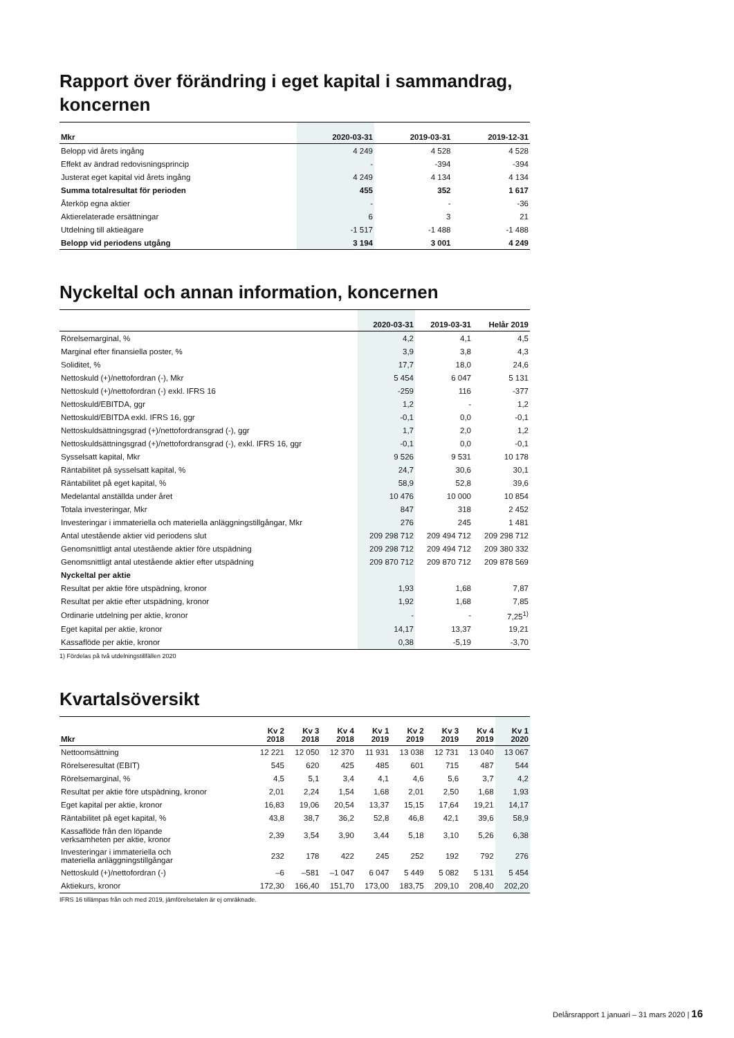Rapport över förändring i eget kapital i sammandrag, koncernen
| Mkr | 2020-03-31 | 2019-03-31 | 2019-12-31 |
| --- | --- | --- | --- |
| Belopp vid årets ingång | 4 249 | 4 528 | 4 528 |
| Effekt av ändrad redovisningsprincip | - | -394 | -394 |
| Justerat eget kapital vid årets ingång | 4 249 | 4 134 | 4 134 |
| Summa totalresultat för perioden | 455 | 352 | 1 617 |
| Återköp egna aktier | - | - | -36 |
| Aktierelaterade ersättningar | 6 | 3 | 21 |
| Utdelning till aktieägare | -1 517 | -1 488 | -1 488 |
| Belopp vid periodens utgång | 3 194 | 3 001 | 4 249 |
Nyckeltal och annan information, koncernen
| | 2020-03-31 | 2019-03-31 | Helår 2019 |
| --- | --- | --- | --- |
| Rörelsemarginal, % | 4,2 | 4,1 | 4,5 |
| Marginal efter finansiella poster, % | 3,9 | 3,8 | 4,3 |
| Soliditet, % | 17,7 | 18,0 | 24,6 |
| Nettoskuld (+)/nettofordran (-), Mkr | 5 454 | 6 047 | 5 131 |
| Nettoskuld (+)/nettofordran (-) exkl. IFRS 16 | -259 | 116 | -377 |
| Nettoskuld/EBITDA, ggr | 1,2 | - | 1,2 |
| Nettoskuld/EBITDA exkl. IFRS 16, ggr | -0,1 | 0,0 | -0,1 |
| Nettoskuldsättningsgrad (+)/nettofordransgrad (-), ggr | 1,7 | 2,0 | 1,2 |
| Nettoskuldsättningsgrad (+)/nettofordransgrad (-), exkl. IFRS 16, ggr | -0,1 | 0,0 | -0,1 |
| Sysselsatt kapital, Mkr | 9 526 | 9 531 | 10 178 |
| Räntabilitet på sysselsatt kapital, % | 24,7 | 30,6 | 30,1 |
| Räntabilitet på eget kapital, % | 58,9 | 52,8 | 39,6 |
| Medelantal anställda under året | 10 476 | 10 000 | 10 854 |
| Totala investeringar, Mkr | 847 | 318 | 2 452 |
| Investeringar i immateriella och materiella anläggningstillgångar, Mkr | 276 | 245 | 1 481 |
| Antal utestående aktier vid periodens slut | 209 298 712 | 209 494 712 | 209 298 712 |
| Genomsnittligt antal utestående aktier före utspädning | 209 298 712 | 209 494 712 | 209 380 332 |
| Genomsnittligt antal utestående aktier efter utspädning | 209 870 712 | 209 870 712 | 209 878 569 |
| Nyckeltal per aktie | | | |
| Resultat per aktie före utspädning, kronor | 1,93 | 1,68 | 7,87 |
| Resultat per aktie efter utspädning, kronor | 1,92 | 1,68 | 7,85 |
| Ordinarie utdelning per aktie, kronor | - | - | 7,25<sup>1)</sup> |
| Eget kapital per aktie, kronor | 14,17 | 13,37 | 19,21 |
| Kassaflöde per aktie, kronor | 0,38 | -5,19 | -3,70 |
1) Fördelas på två utdelningstillfällen 2020
Kvartalsöversikt
| Mkr | Kv 2 2018 | Kv 3 2018 | Kv 4 2018 | Kv 1 2019 | Kv 2 2019 | Kv 3 2019 | Kv 4 2019 | Kv 1 2020 |
| --- | --- | --- | --- | --- | --- | --- | --- | --- |
| Nettoomsättning | 12 221 | 12 050 | 12 370 | 11 931 | 13 038 | 12 731 | 13 040 | 13 067 |
| Rörelseresultat (EBIT) | 545 | 620 | 425 | 485 | 601 | 715 | 487 | 544 |
| Rörelsemarginal, % | 4,5 | 5,1 | 3,4 | 4,1 | 4,6 | 5,6 | 3,7 | 4,2 |
| Resultat per aktie före utspädning, kronor | 2,01 | 2,24 | 1,54 | 1,68 | 2,01 | 2,50 | 1,68 | 1,93 |
| Eget kapital per aktie, kronor | 16,83 | 19,06 | 20,54 | 13,37 | 15,15 | 17,64 | 19,21 | 14,17 |
| Räntabilitet på eget kapital, % | 43,8 | 38,7 | 36,2 | 52,8 | 46,8 | 42,1 | 39,6 | 58,9 |
| Kassaflöde från den löpande verksamheten per aktie, kronor | 2,39 | 3,54 | 3,90 | 3,44 | 5,18 | 3,10 | 5,26 | 6,38 |
| Investeringar i immateriella och materiella anläggningstillgångar | 232 | 178 | 422 | 245 | 252 | 192 | 792 | 276 |
| Nettoskuld (+)/nettofordran (-) | –6 | –581 | –1 047 | 6 047 | 5 449 | 5 082 | 5 131 | 5 454 |
| Aktiekurs, kronor | 172,30 | 166,40 | 151,70 | 173,00 | 183,75 | 209,10 | 208,40 | 202,20 |
IFRS 16 tillämpas från och med 2019, jämförelsetalen är ej omräknade.
Delårsrapport 1 januari – 31 mars 2020 | 16